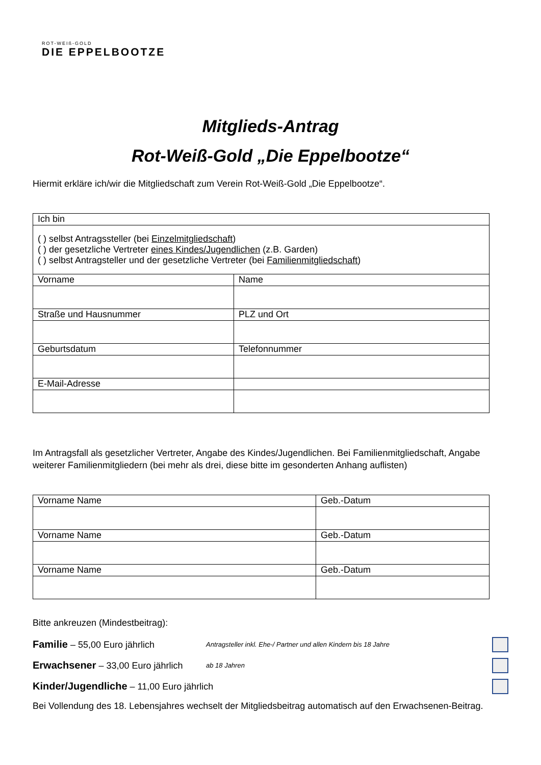ROT-WEIß-GOLD
DIE EPPELBOOTZE
Mitglieds-Antrag
Rot-Weiß-Gold „Die Eppelbootze“
Hiermit erkläre ich/wir die Mitgliedschaft zum Verein Rot-Weiß-Gold „Die Eppelbootze“.
| Ich bin | |
| ( ) selbst Antragssteller (bei Einzelmitgliedschaft ) ( ) der gesetzliche Vertreter eines Kindes/Jugendlichen (z.B. Garden) ( ) selbst Antragsteller und der gesetzliche Vertreter (bei Familienmitgliedschaft ) | |
| Vorname | Name |
| Straße und Hausnummer | PLZ und Ort |
| Geburtsdatum | Telefonnummer |
| E-Mail-Adresse | |
Im Antragsfall als gesetzlicher Vertreter, Angabe des Kindes/Jugendlichen. Bei Familienmitgliedschaft, Angabe weiterer Familienmitgliedern (bei mehr als drei, diese bitte im gesonderten Anhang auflisten)
| Vorname Name | Geb.-Datum |
| Vorname Name | Geb.-Datum |
| Vorname Name | Geb.-Datum |
Bitte ankreuzen (Mindestbeitrag):
Familie – 55,00 Euro jährlich
Antragsteller inkl. Ehe-/ Partner und allen Kindern bis 18 Jahre
Erwachsener – 33,00 Euro jährlich
ab 18 Jahren
Kinder/Jugendliche – 11,00 Euro jährlich
Bei Vollendung des 18. Lebensjahres wechselt der Mitgliedsbeitrag automatisch auf den Erwachsenen-Beitrag.